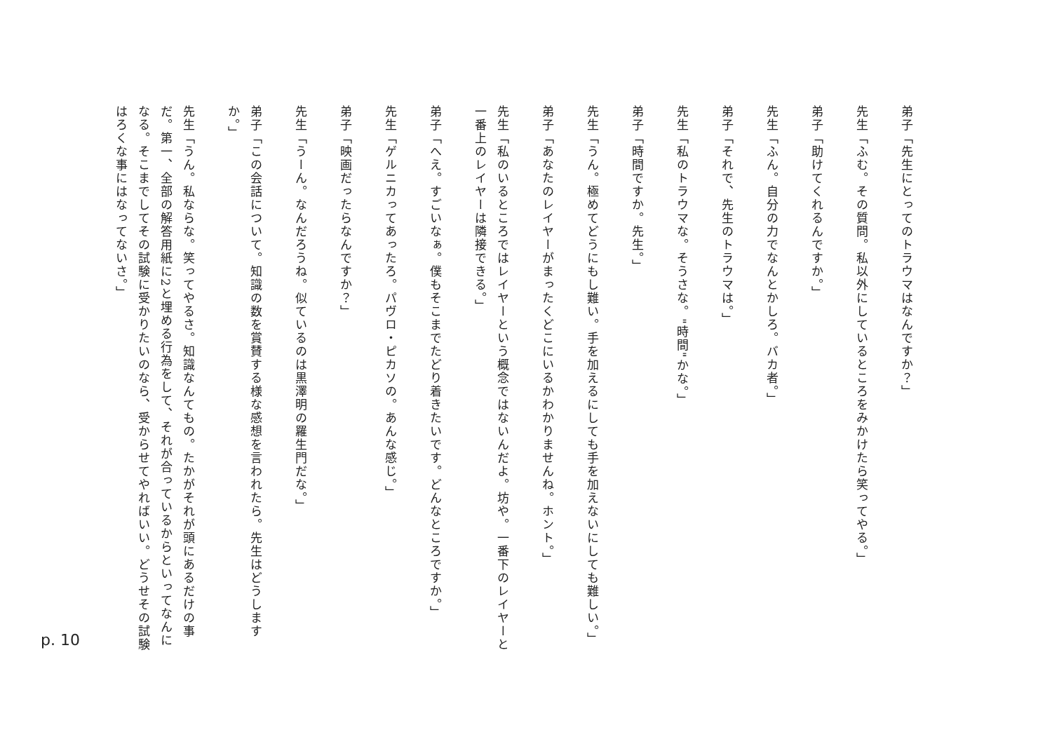弟子「先生にとってのトラウマはなんですか？」
先生「ふむ。その質問。私以外にしているところをみかけたら笑ってやる。」
弟子「助けてくれるんですか。」
先生「ふん。自分の力でなんとかしろ。バカ者。」
弟子「それで、先生のトラウマは。」
先生「私のトラウマな。そうさな。"時間"かな。」
弟子「時間ですか。先生。」
先生「うん。極めてどうにもし難い。手を加えるにしても手を加えないにしても難しい。」
弟子「あなたのレイヤーがまったくどこにいるかわかりませんね。ホント。」
先生「私のいるところではレイヤーという概念ではないんだよ。坊や。一番下のレイヤーと一番上のレイヤーは隣接できる。」
弟子「へえ。すごいなぁ。僕もそこまでたどり着きたいです。どんなところですか。」
先生「ゲルニカってあったろ。パヴロ・ピカソの。あんな感じ。」
弟子「映画だったらなんですか？」
先生「うーん。なんだろうね。似ているのは黒澤明の羅生門だな。」
弟子「この会話について。知識の数を賞賛する様な感想を言われたら。先生はどうしますか。」
先生「うん。私ならな。笑ってやるさ。知識なんてもの。たかがそれが頭にあるだけの事だ。第一、全部の解答用紙に2と埋める行為をして、それが合っているからといってなんになる。そこまでしてその試験に受かりたいのなら、受からせてやればいい。どうせその試験はろくな事にはなってないさ。」
p. 10